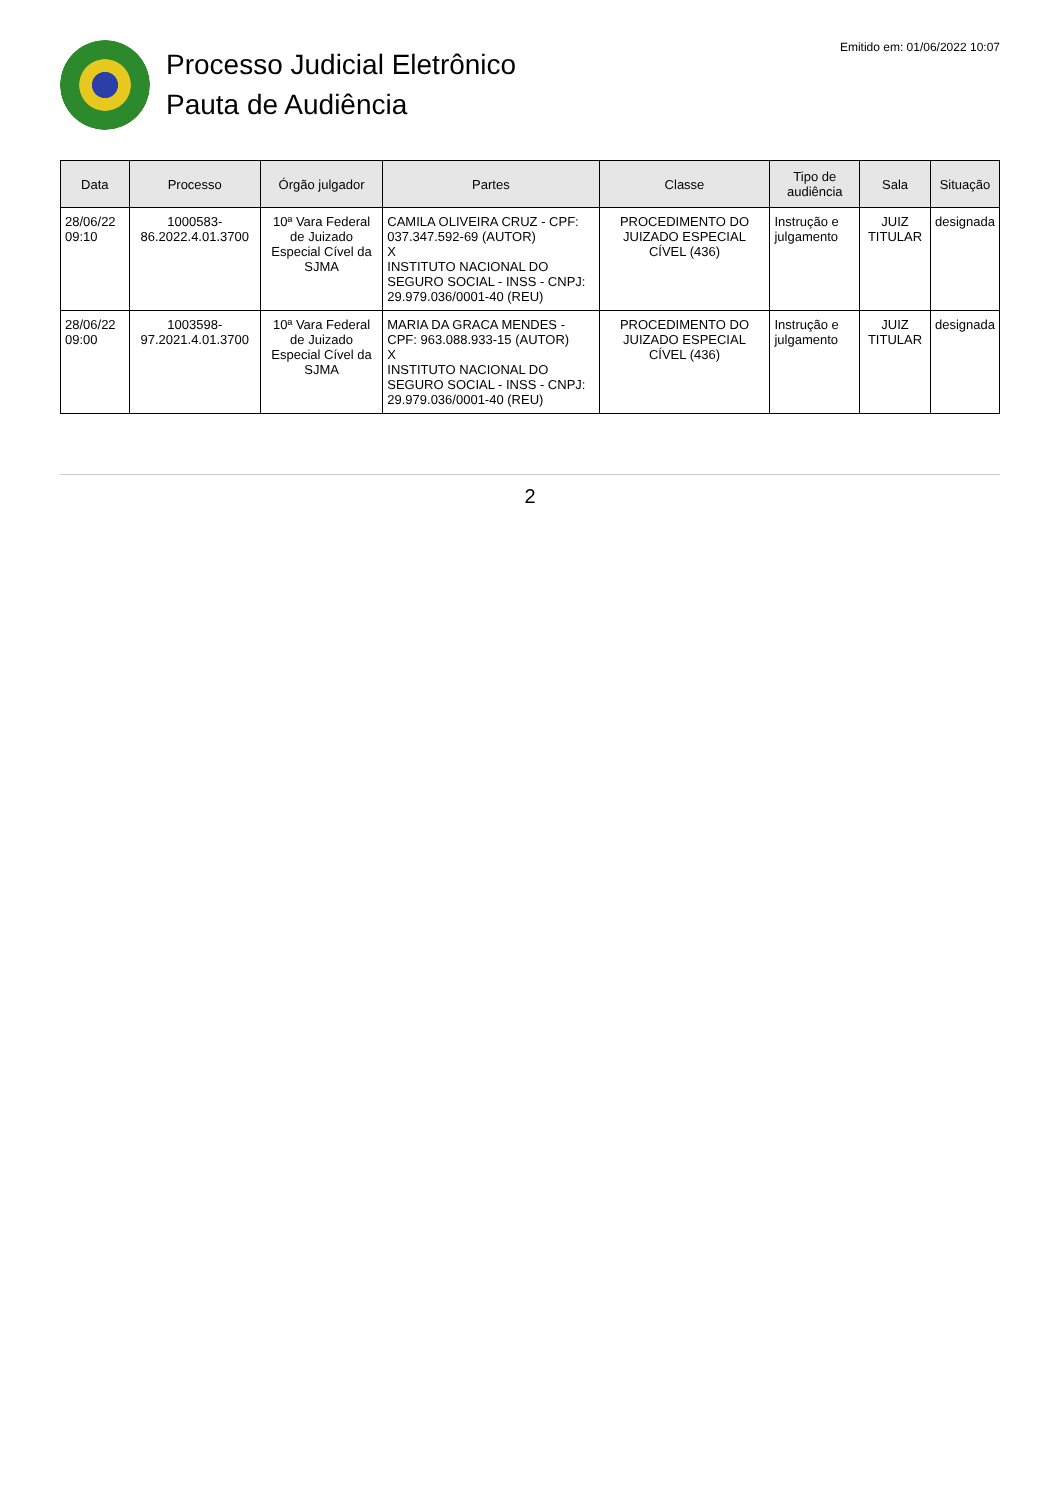Processo Judicial Eletrônico
Pauta de Audiência
Emitido em: 01/06/2022 10:07
| Data | Processo | Órgão julgador | Partes | Classe | Tipo de audiência | Sala | Situação |
| --- | --- | --- | --- | --- | --- | --- | --- |
| 28/06/22 09:10 | 1000583-86.2022.4.01.3700 | 10ª Vara Federal de Juizado Especial Cível da SJMA | CAMILA OLIVEIRA CRUZ - CPF: 037.347.592-69 (AUTOR) X INSTITUTO NACIONAL DO SEGURO SOCIAL - INSS - CNPJ: 29.979.036/0001-40 (REU) | PROCEDIMENTO DO JUIZADO ESPECIAL CÍVEL (436) | Instrução e julgamento | JUIZ TITULAR | designada |
| 28/06/22 09:00 | 1003598-97.2021.4.01.3700 | 10ª Vara Federal de Juizado Especial Cível da SJMA | MARIA DA GRACA MENDES - CPF: 963.088.933-15 (AUTOR) X INSTITUTO NACIONAL DO SEGURO SOCIAL - INSS - CNPJ: 29.979.036/0001-40 (REU) | PROCEDIMENTO DO JUIZADO ESPECIAL CÍVEL (436) | Instrução e julgamento | JUIZ TITULAR | designada |
2